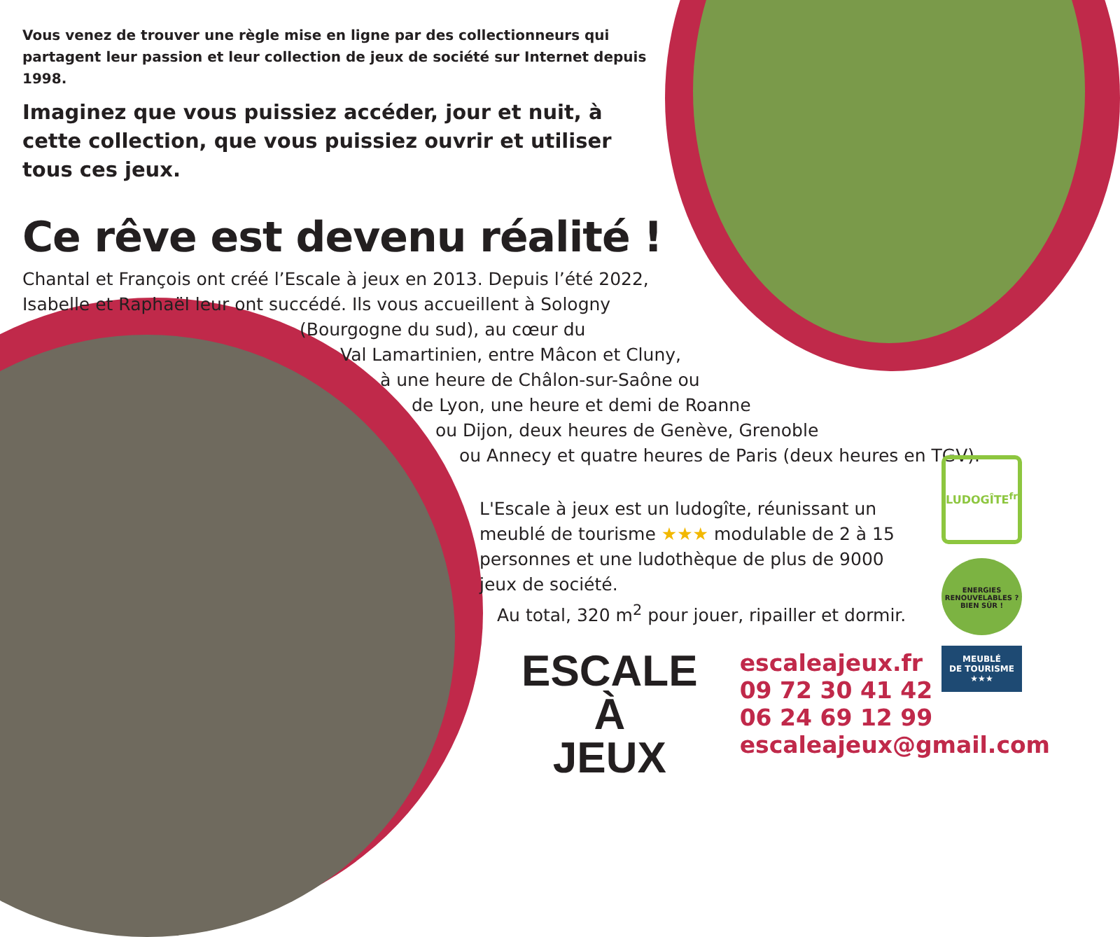Vous venez de trouver une règle mise en ligne par des collectionneurs qui partagent leur passion et leur collection de jeux de société sur Internet depuis 1998.
Imaginez que vous puissiez accéder, jour et nuit, à cette collection, que vous puissiez ouvrir et utiliser tous ces jeux.
Ce rêve est devenu réalité !
Chantal et François ont créé l’Escale à jeux en 2013. Depuis l’été 2022, Isabelle et Raphaël leur ont succédé. Ils vous accueillent à Sologny
(Bourgogne du sud), au cœur du
Val Lamartinien, entre Mâcon et Cluny,
à une heure de Châlon-sur-Saône ou
de Lyon, une heure et demi de Roanne
ou Dijon, deux heures de Genève, Grenoble
ou Annecy et quatre heures de Paris (deux heures en TGV).
L'Escale à jeux est un ludogîte, réunissant un meublé de tourisme ★★★ modulable de 2 à 15 personnes et une ludothèque de plus de 9000 jeux de société.
Au total, 320 m<sup>2</sup> pour jouer, ripailler et dormir.
ESCALE À
JEUX
escaleajeux.fr
09 72 30 41 42
06 24 69 12 99
escaleajeux@gmail.com
LUDOGÎTE<sup>fr</sup>
ENERGIES RENOUVELABLES ? BIEN SÛR !
MEUBLÉ
DE TOURISME
★★★